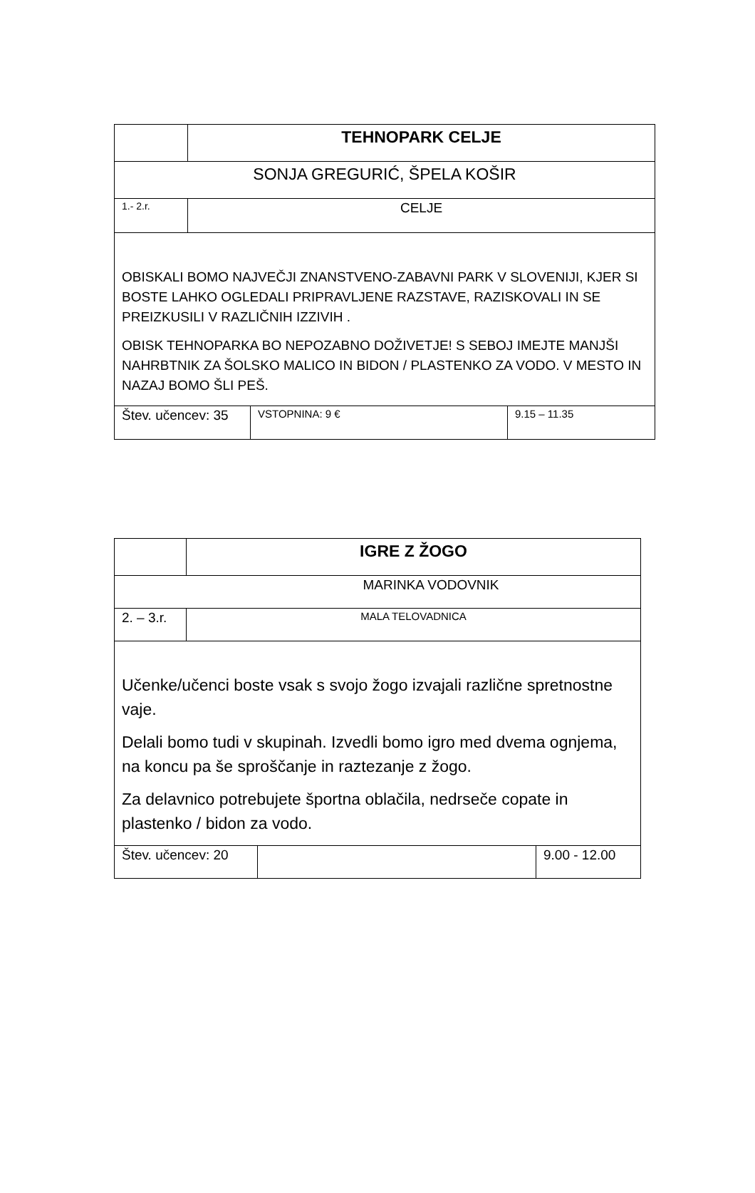| | TEHNOPARK CELJE |
| SONJA GREGURIĆ, ŠPELA KOŠIR | |
| 1.- 2.r. | CELJE |
| OBISKALI BOMO NAJVEČJI ZNANSTVENO-ZABAVNI PARK V SLOVENIJI, KJER SI BOSTE LAHKO OGLEDALI PRIPRAVLJENE RAZSTAVE, RAZISKOVALI IN SE PREIZKUSILI V RAZLIČNIH IZZIVIH . OBISK TEHNOPARKA BO NEPOZABNO DOŽIVETJE! S SEBOJ IMEJTE MANJŠI NAHRBTNIK ZA ŠOLSKO MALICO IN BIDON / PLASTENKO ZA VODO. V MESTO IN NAZAJ BOMO ŠLI PEŠ. | |
| Štev. učencev: 35 | VSTOPNINA: 9 € | 9.15 – 11.35 |
| | IGRE Z ŽOGO |
| MARINKA VODOVNIK | |
| 2. – 3.r. | MALA TELOVADNICA |
| Učenke/učenci boste vsak s svojo žogo izvajali različne spretnostne vaje. Delali bomo tudi v skupinah. Izvedli bomo igro med dvema ognjema, na koncu pa še sproščanje in raztezanje z žogo. Za delavnico potrebujete športna oblačila, nedrseče copate in plastenko / bidon za vodo. | |
| Štev. učencev: 20 | | 9.00 - 12.00 |